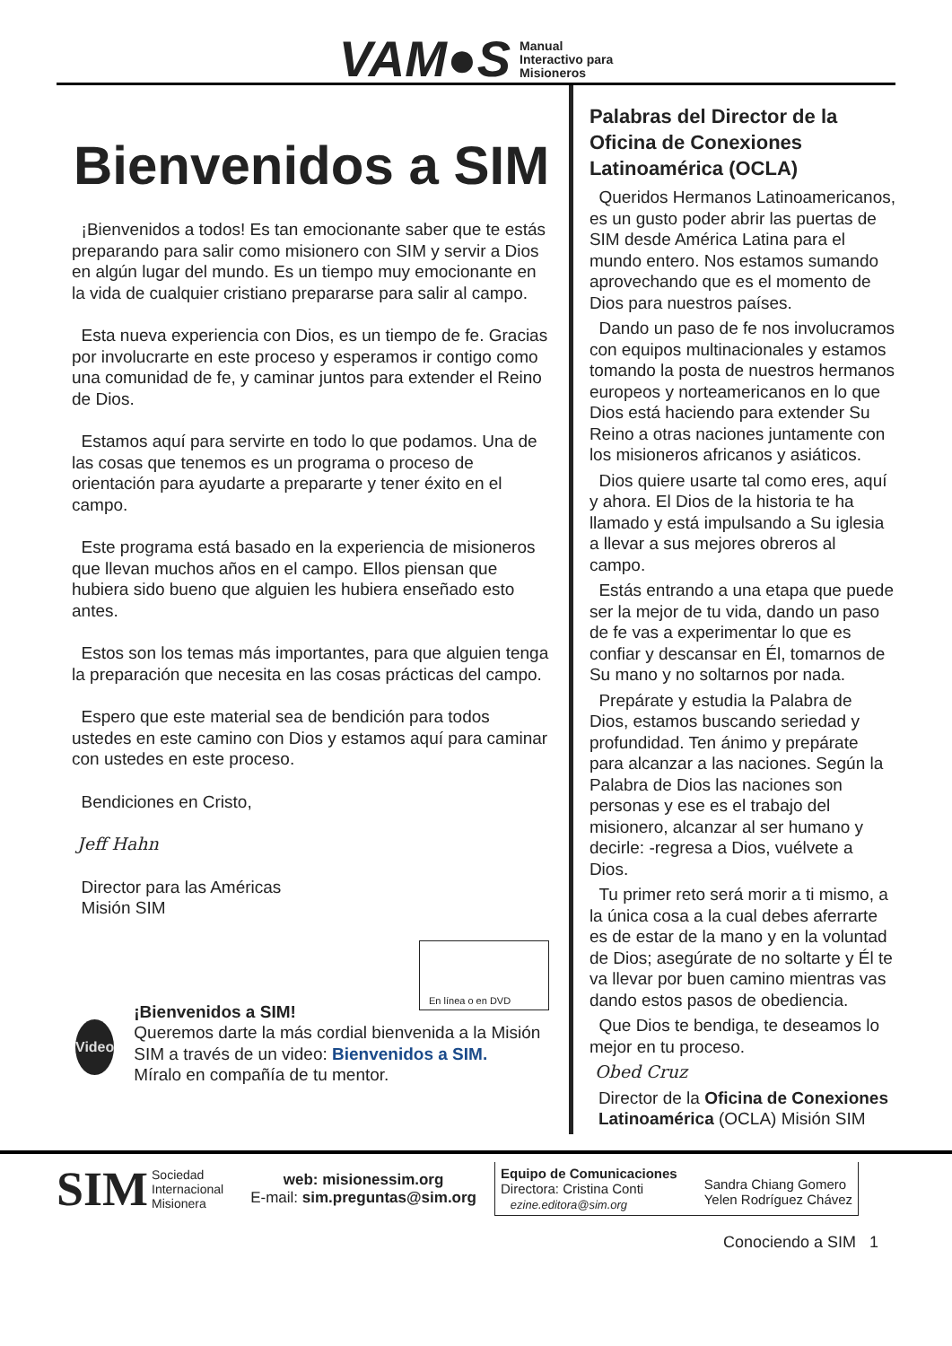VAM●S
Manual
Interactivo para
Misioneros
Bienvenidos a SIM
¡Bienvenidos a todos! Es tan emocionante saber que te estás preparando para salir como misionero con SIM y servir a Dios en algún lugar del mundo. Es un tiempo muy emocionante en la vida de cualquier cristiano prepararse para salir al campo.
Esta nueva experiencia con Dios, es un tiempo de fe. Gracias por involucrarte en este proceso y esperamos ir contigo como una comunidad de fe, y caminar juntos para extender el Reino de Dios.
Estamos aquí para servirte en todo lo que podamos. Una de las cosas que tenemos es un programa o proceso de orientación para ayudarte a prepararte y tener éxito en el campo.
Este programa está basado en la experiencia de misioneros que llevan muchos años en el campo. Ellos piensan que hubiera sido bueno que alguien les hubiera enseñado esto antes.
Estos son los temas más importantes, para que alguien tenga la preparación que necesita en las cosas prácticas del campo.
Espero que este material sea de bendición para todos ustedes en este camino con Dios y estamos aquí para caminar con ustedes en este proceso.
Bendiciones en Cristo,
Jeff Hahn
Director para las Américas
Misión SIM
En línea o en DVD
Video
¡Bienvenidos a SIM!
Queremos darte la más cordial bienvenida a la Misión SIM a través de un video: Bienvenidos a SIM.
Míralo en compañía de tu mentor.
Palabras del Director de la Oficina de Conexiones Latinoamérica (OCLA)
Queridos Hermanos Latinoamericanos, es un gusto poder abrir las puertas de SIM desde América Latina para el mundo entero. Nos estamos sumando aprovechando que es el momento de Dios para nuestros países.
Dando un paso de fe nos involucramos con equipos multinacionales y estamos tomando la posta de nuestros hermanos europeos y norteamericanos en lo que Dios está haciendo para extender Su Reino a otras naciones juntamente con los misioneros africanos y asiáticos.
Dios quiere usarte tal como eres, aquí y ahora. El Dios de la historia te ha llamado y está impulsando a Su iglesia a llevar a sus mejores obreros al campo.
Estás entrando a una etapa que puede ser la mejor de tu vida, dando un paso de fe vas a experimentar lo que es confiar y descansar en Él, tomarnos de Su mano y no soltarnos por nada.
Prepárate y estudia la Palabra de Dios, estamos buscando seriedad y profundidad. Ten ánimo y prepárate para alcanzar a las naciones. Según la Palabra de Dios las naciones son personas y ese es el trabajo del misionero, alcanzar al ser humano y decirle: -regresa a Dios, vuélvete a Dios.
Tu primer reto será morir a ti mismo, a la única cosa a la cual debes aferrarte es de estar de la mano y en la voluntad de Dios; asegúrate de no soltarte y Él te va llevar por buen camino mientras vas dando estos pasos de obediencia.
Que Dios te bendiga, te deseamos lo mejor en tu proceso.
Obed Cruz
Director de la Oficina de Conexiones Latinoamérica (OCLA) Misión SIM
SIM Sociedad
Internacional
Misionera
web: misionessim.org
E-mail: sim.preguntas@sim.org
Equipo de Comunicaciones
Directora: Cristina Conti
ezine.editora@sim.org
Sandra Chiang Gomero
Yelen Rodríguez Chávez
Conociendo a SIM 1